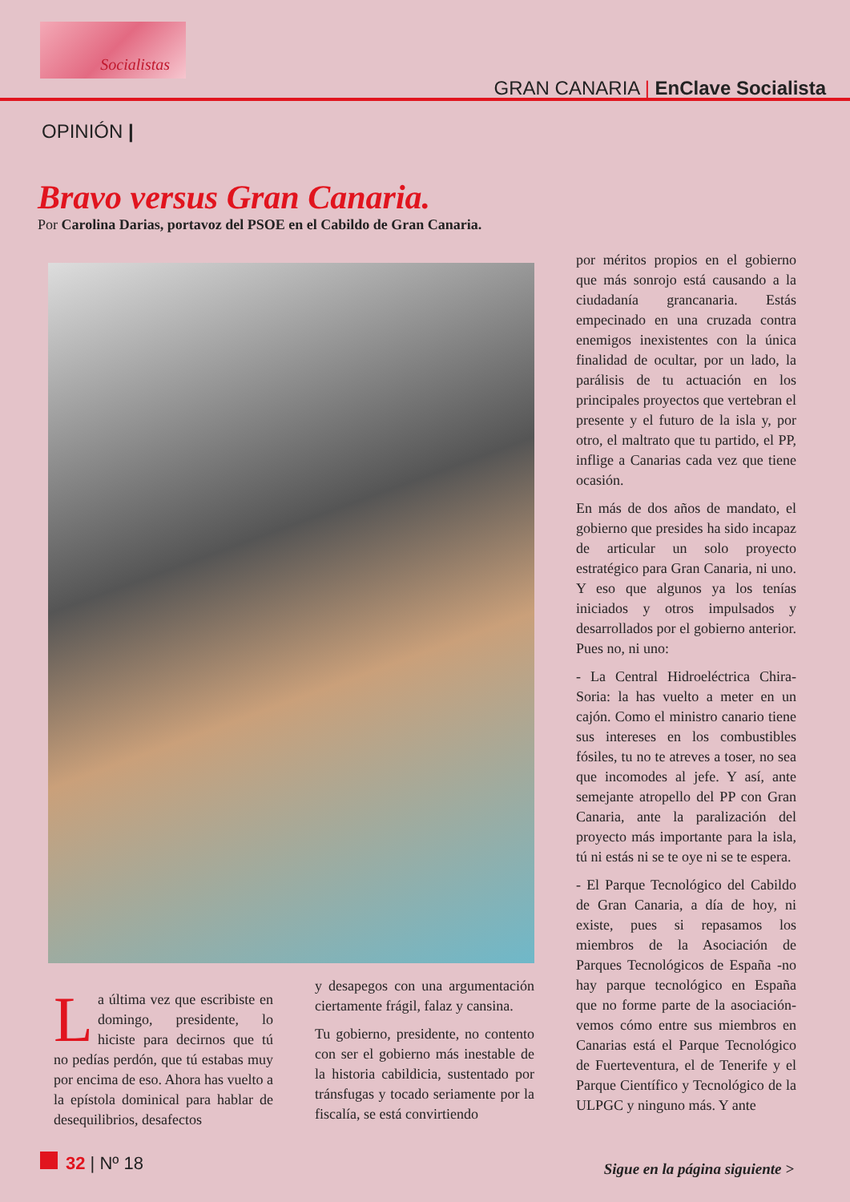Socialistas
GRAN CANARIA | EnClave Socialista
OPINIÓN |
Bravo versus Gran Canaria.
Por Carolina Darias, portavoz del PSOE en el Cabildo de Gran Canaria.
La última vez que escribiste en domingo, presidente, lo hiciste para decirnos que tú no pedías perdón, que tú estabas muy por encima de eso. Ahora has vuelto a la epístola dominical para hablar de desequilibrios, desafectos
y desapegos con una argumentación ciertamente frágil, falaz y cansina.
Tu gobierno, presidente, no contento con ser el gobierno más inestable de la historia cabildicia, sustentado por tránsfugas y tocado seriamente por la fiscalía, se está convirtiendo
por méritos propios en el gobierno que más sonrojo está causando a la ciudadanía grancanaria. Estás empecinado en una cruzada contra enemigos inexistentes con la única finalidad de ocultar, por un lado, la parálisis de tu actuación en los principales proyectos que vertebran el presente y el futuro de la isla y, por otro, el maltrato que tu partido, el PP, inflige a Canarias cada vez que tiene ocasión.
En más de dos años de mandato, el gobierno que presides ha sido incapaz de articular un solo proyecto estratégico para Gran Canaria, ni uno. Y eso que algunos ya los tenías iniciados y otros impulsados y desarrollados por el gobierno anterior. Pues no, ni uno:
- La Central Hidroeléctrica Chira-Soria: la has vuelto a meter en un cajón. Como el ministro canario tiene sus intereses en los combustibles fósiles, tu no te atreves a toser, no sea que incomodes al jefe. Y así, ante semejante atropello del PP con Gran Canaria, ante la paralización del proyecto más importante para la isla, tú ni estás ni se te oye ni se te espera.
- El Parque Tecnológico del Cabildo de Gran Canaria, a día de hoy, ni existe, pues si repasamos los miembros de la Asociación de Parques Tecnológicos de España -no hay parque tecnológico en España que no forme parte de la asociación- vemos cómo entre sus miembros en Canarias está el Parque Tecnológico de Fuerteventura, el de Tenerife y el Parque Científico y Tecnológico de la ULPGC y ninguno más. Y ante
32 | Nº 18 Sigue en la página siguiente >